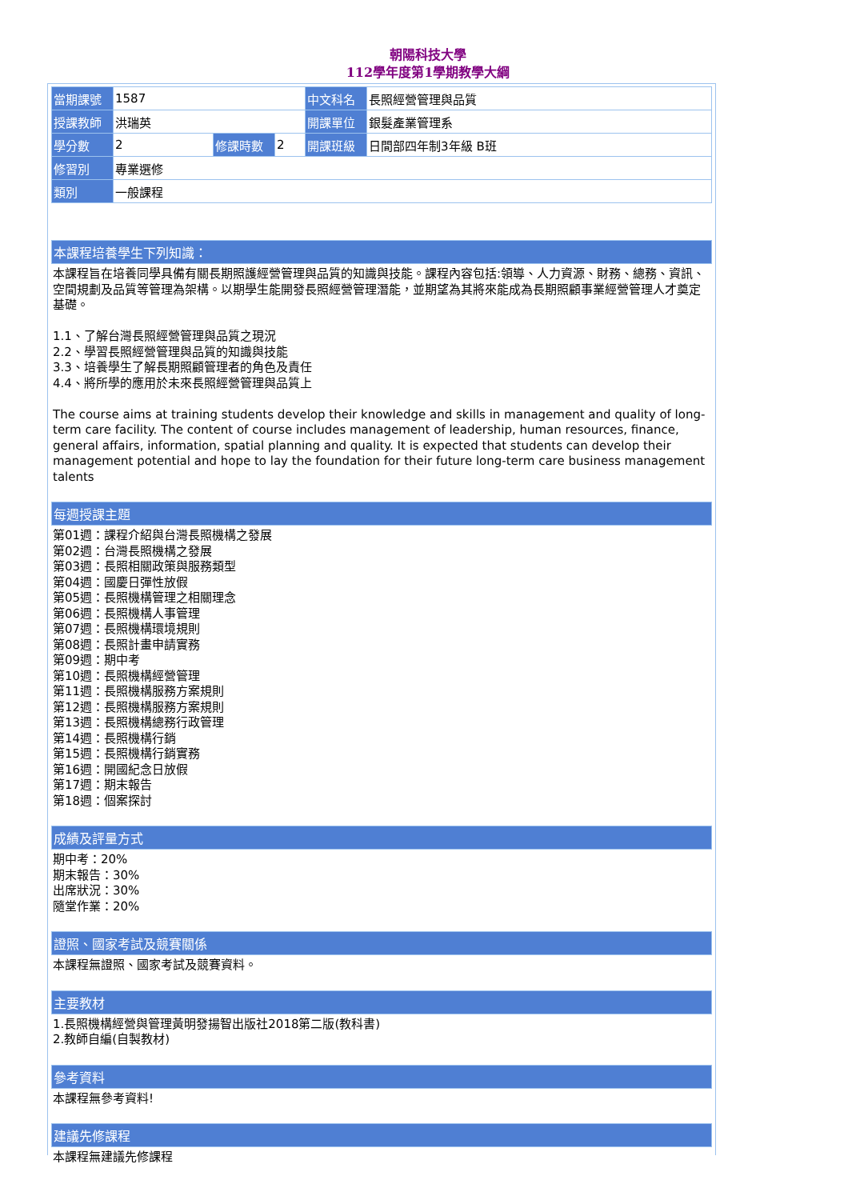朝陽科技大學
112學年度第1學期教學大綱
| 當期課號 | 1587 | | | 中文科名 | 長照經營管理與品質 |
| 授課教師 | 洪瑞英 | | | 開課單位 | 銀髮產業管理系 |
| 學分數 | 2 | 修課時數 | 2 | 開課班級 | 日間部四年制3年級 B班 |
| 修習別 | 專業選修 | | | | |
| 類別 | 一般課程 | | | | |
本課程培養學生下列知識：
本課程旨在培養同學具備有關長期照護經營管理與品質的知識與技能。課程內容包括:領導、人力資源、財務、總務、資訊、空間規劃及品質等管理為架構。以期學生能開發長照經營管理潛能，並期望為其將來能成為長期照顧事業經營管理人才奠定基礎。
1.1、了解台灣長照經營管理與品質之現況
2.2、學習長照經營管理與品質的知識與技能
3.3、培養學生了解長期照顧管理者的角色及責任
4.4、將所學的應用於未來長照經營管理與品質上
The course aims at training students develop their knowledge and skills in management and quality of long-term care facility. The content of course includes management of leadership, human resources, finance, general affairs, information, spatial planning and quality. It is expected that students can develop their management potential and hope to lay the foundation for their future long-term care business management talents
每週授課主題
第01週：課程介紹與台灣長照機構之發展
第02週：台灣長照機構之發展
第03週：長照相關政策與服務類型
第04週：國慶日彈性放假
第05週：長照機構管理之相關理念
第06週：長照機構人事管理
第07週：長照機構環境規則
第08週：長照計畫申請實務
第09週：期中考
第10週：長照機構經營管理
第11週：長照機構服務方案規則
第12週：長照機構服務方案規則
第13週：長照機構總務行政管理
第14週：長照機構行銷
第15週：長照機構行銷實務
第16週：開國紀念日放假
第17週：期末報告
第18週：個案探討
成績及評量方式
期中考：20%
期末報告：30%
出席狀況：30%
隨堂作業：20%
證照、國家考試及競賽關係
本課程無證照、國家考試及競賽資料。
主要教材
1.長照機構經營與管理黃明發揚智出版社2018第二版(教科書)
2.教師自編(自製教材)
參考資料
本課程無參考資料!
建議先修課程
本課程無建議先修課程